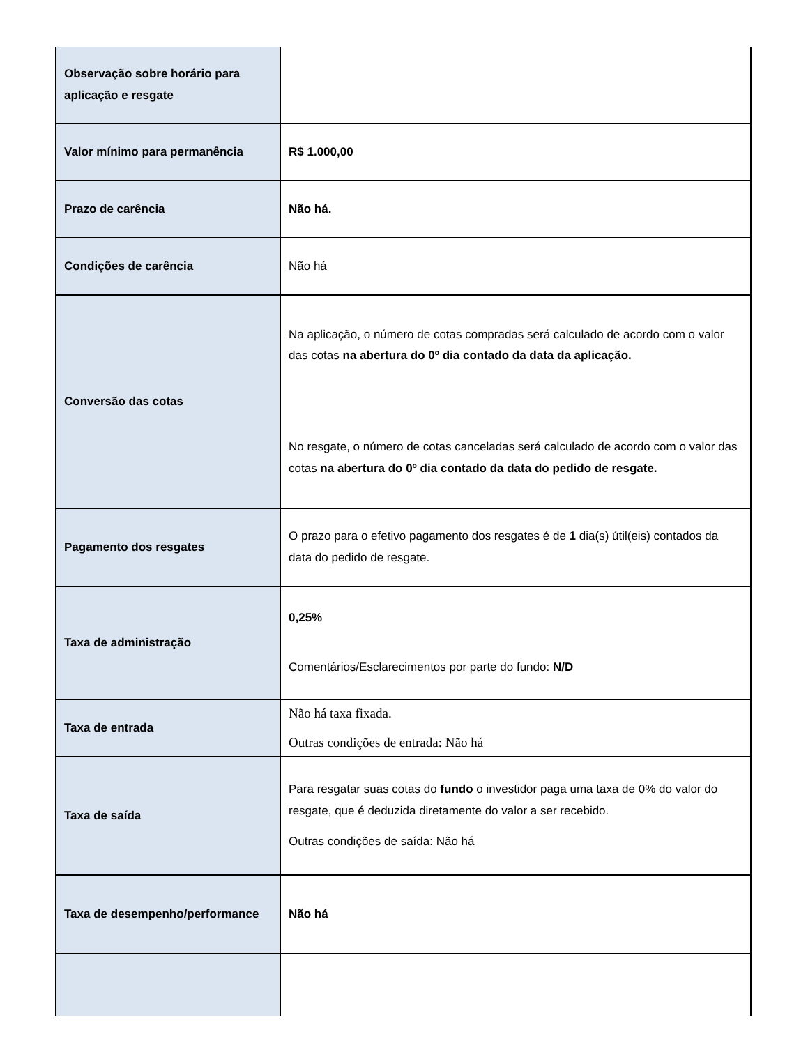| Observação sobre horário para aplicação e resgate | |
| Valor mínimo para permanência | R$ 1.000,00 |
| Prazo de carência | Não há. |
| Condições de carência | Não há |
| Conversão das cotas | Na aplicação, o número de cotas compradas será calculado de acordo com o valor das cotas na abertura do 0º dia contado da data da aplicação. No resgate, o número de cotas canceladas será calculado de acordo com o valor das cotas na abertura do 0º dia contado da data do pedido de resgate. |
| Pagamento dos resgates | O prazo para o efetivo pagamento dos resgates é de 1 dia(s) útil(eis) contados da data do pedido de resgate. |
| Taxa de administração | 0,25% Comentários/Esclarecimentos por parte do fundo: N/D |
| Taxa de entrada | Não há taxa fixada. Outras condições de entrada: Não há |
| Taxa de saída | Para resgatar suas cotas do fundo o investidor paga uma taxa de 0% do valor do resgate, que é deduzida diretamente do valor a ser recebido. Outras condições de saída: Não há |
| Taxa de desempenho/performance | Não há |